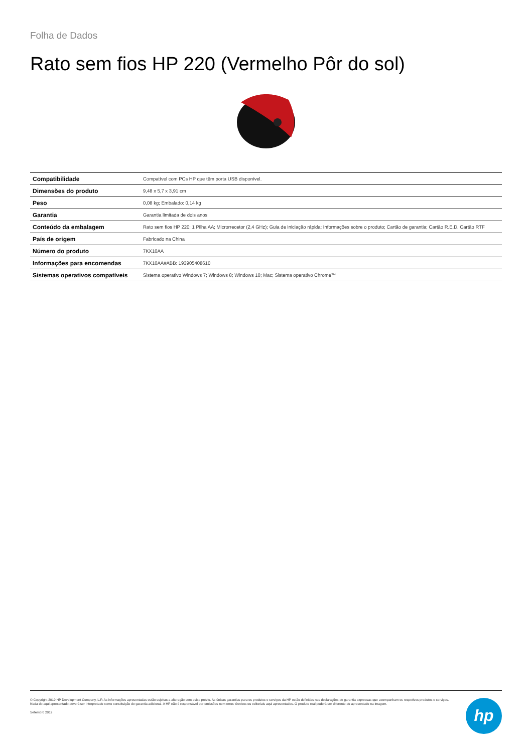Folha de Dados
Rato sem fios HP 220 (Vermelho Pôr do sol)
| Compatibilidade | Compatível com PCs HP que têm porta USB disponível. |
| Dimensões do produto | 9,48 x 5,7 x 3,91 cm |
| Peso | 0,08 kg; Embalado: 0,14 kg |
| Garantia | Garantia limitada de dois anos |
| Conteúdo da embalagem | Rato sem fios HP 220; 1 Pilha AA; Microrrecetor (2,4 GHz); Guia de iniciação rápida; Informações sobre o produto; Cartão de garantia; Cartão R.E.D. Cartão RTF |
| País de origem | Fabricado na China |
| Número do produto | 7KX10AA |
| Informações para encomendas | 7KX10AA#ABB: 193905408610 |
| Sistemas operativos compatíveis | Sistema operativo Windows 7; Windows 8; Windows 10; Mac; Sistema operativo Chrome™ |
© Copyright 2019 HP Development Company, L.P. As informações apresentadas estão sujeitas a alteração sem aviso prévio. As únicas garantias para os produtos e serviços da HP estão definidas nas declarações de garantia expressas que acompanham os respetivos produtos e serviços. Nada do aqui apresentado deverá ser interpretado como constituição de garantia adicional. A HP não é responsável por omissões nem erros técnicos ou editoriais aqui apresentados. O produto real poderá ser diferente do apresentado na imagem.
Setembro 2019
hp